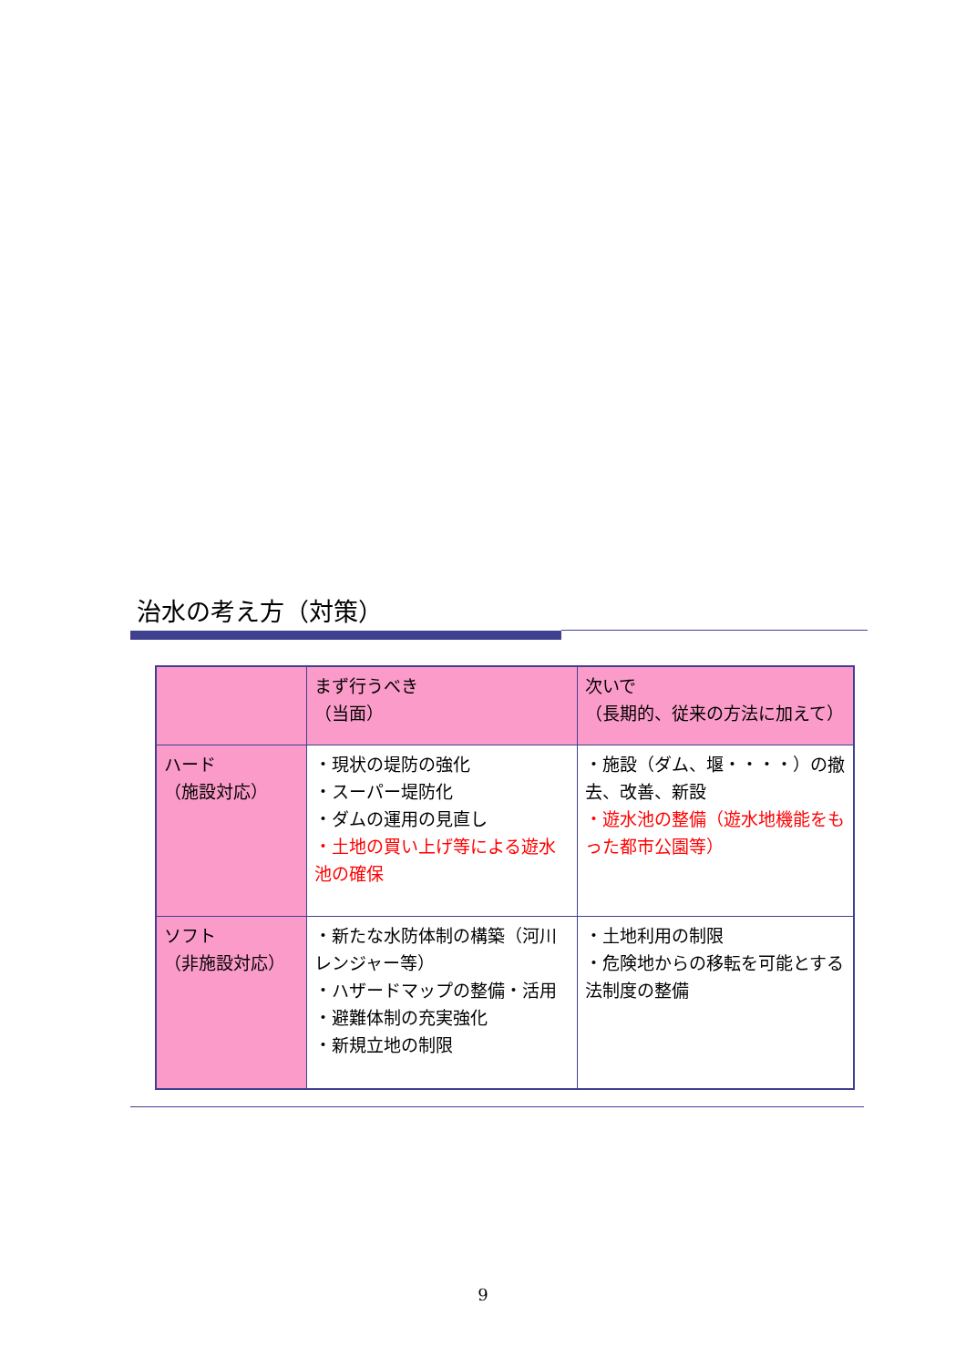治水の考え方（対策）
| | まず行うべき （当面） | 次いで （長期的、従来の方法に加えて） |
| ハード （施設対応） | ・現状の堤防の強化 ・スーパー堤防化 ・ダムの運用の見直し ・土地の買い上げ等による遊水池の確保 | ・施設（ダム、堰・・・・）の撤去、改善、新設 ・遊水池の整備（遊水地機能をもった都市公園等） |
| ソフト （非施設対応） | ・新たな水防体制の構築（河川レンジャー等） ・ハザードマップの整備・活用 ・避難体制の充実強化 ・新規立地の制限 | ・土地利用の制限 ・危険地からの移転を可能とする法制度の整備 |
9